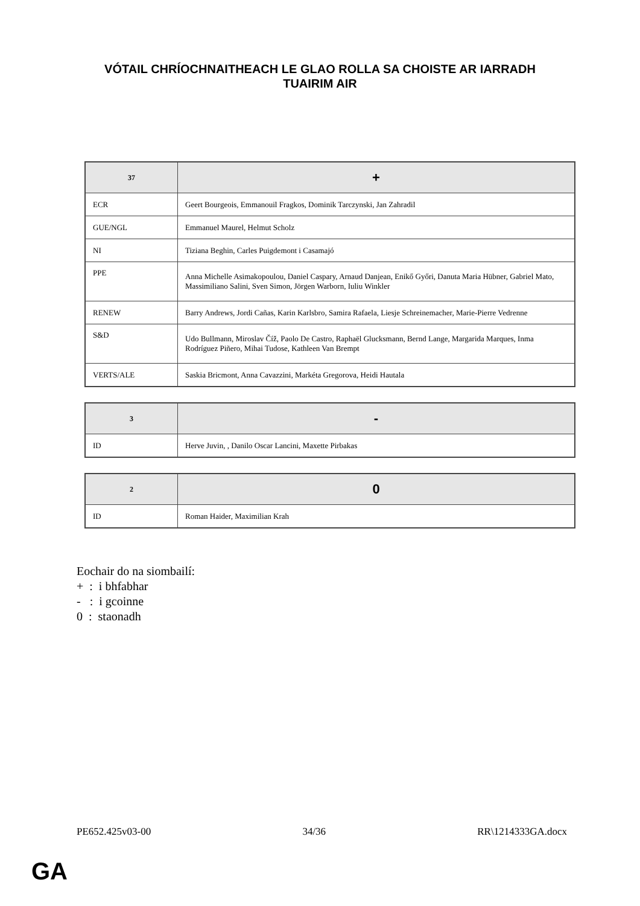VÓTAIL CHRÍOCHNAITHEACH LE GLAO ROLLA SA CHOISTE AR IARRADH
TUAIRIM AIR
| 37 | + |
| --- | --- |
| ECR | Geert Bourgeois, Emmanouil Fragkos, Dominik Tarczynski, Jan Zahradil |
| GUE/NGL | Emmanuel Maurel, Helmut Scholz |
| NI | Tiziana Beghin, Carles Puigdemont i Casamajó |
| PPE | Anna Michelle Asimakopoulou, Daniel Caspary, Arnaud Danjean, Enikő Győri, Danuta Maria Hübner, Gabriel Mato, Massimiliano Salini, Sven Simon, Jörgen Warborn, Iuliu Winkler |
| RENEW | Barry Andrews, Jordi Cañas, Karin Karlsbro, Samira Rafaela, Liesje Schreinemacher, Marie-Pierre Vedrenne |
| S&D | Udo Bullmann, Miroslav Číž, Paolo De Castro, Raphaël Glucksmann, Bernd Lange, Margarida Marques, Inma Rodríguez Piñero, Mihai Tudose, Kathleen Van Brempt |
| VERTS/ALE | Saskia Bricmont, Anna Cavazzini, Markéta Gregorova, Heidi Hautala |
| 3 | - |
| --- | --- |
| ID | Herve Juvin, , Danilo Oscar Lancini, Maxette Pirbakas |
| 2 | 0 |
| --- | --- |
| ID | Roman Haider, Maximilian Krah |
Eochair do na siombailí:
+ : i bhfabhar
- : i gcoinne
0 : staonadh
PE652.425v03-00 34/36 RR\1214333GA.docx
GA